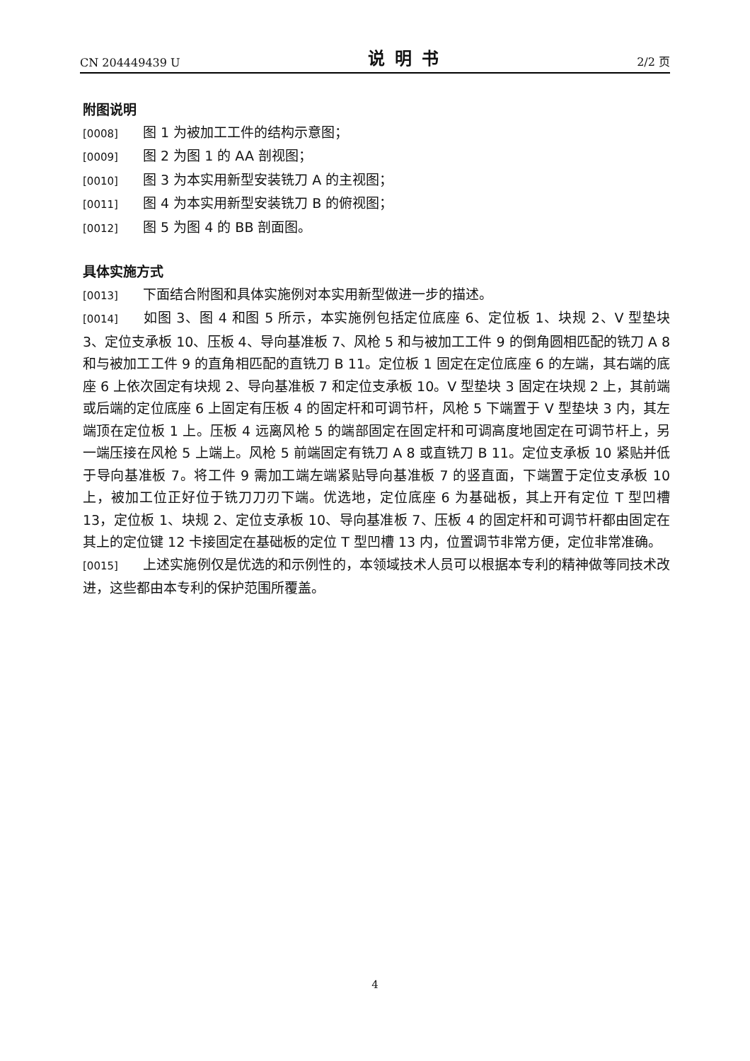CN 204449439 U 说明书 2/2 页
附图说明
[0008] 图 1 为被加工工件的结构示意图；
[0009] 图 2 为图 1 的 AA 剖视图；
[0010] 图 3 为本实用新型安装铣刀 A 的主视图；
[0011] 图 4 为本实用新型安装铣刀 B 的俯视图；
[0012] 图 5 为图 4 的 BB 剖面图。
具体实施方式
[0013] 下面结合附图和具体实施例对本实用新型做进一步的描述。
[0014] 如图 3、图 4 和图 5 所示，本实施例包括定位底座 6、定位板 1、块规 2、V 型垫块 3、定位支承板 10、压板 4、导向基准板 7、风枪 5 和与被加工工件 9 的倒角圆相匹配的铣刀 A 8 和与被加工工件 9 的直角相匹配的直铣刀 B 11。定位板 1 固定在定位底座 6 的左端，其右端的底座 6 上依次固定有块规 2、导向基准板 7 和定位支承板 10。V 型垫块 3 固定在块规 2 上，其前端或后端的定位底座 6 上固定有压板 4 的固定杆和可调节杆，风枪 5 下端置于 V 型垫块 3 内，其左端顶在定位板 1 上。压板 4 远离风枪 5 的端部固定在固定杆和可调高度地固定在可调节杆上，另一端压接在风枪 5 上端上。风枪 5 前端固定有铣刀 A 8 或直铣刀 B 11。定位支承板 10 紧贴并低于导向基准板 7。将工件 9 需加工端左端紧贴导向基准板 7 的竖直面，下端置于定位支承板 10 上，被加工位正好位于铣刀刀刃下端。优选地，定位底座 6 为基础板，其上开有定位 T 型凹槽 13，定位板 1、块规 2、定位支承板 10、导向基准板 7、压板 4 的固定杆和可调节杆都由固定在其上的定位键 12 卡接固定在基础板的定位 T 型凹槽 13 内，位置调节非常方便，定位非常准确。
[0015] 上述实施例仅是优选的和示例性的，本领域技术人员可以根据本专利的精神做等同技术改进，这些都由本专利的保护范围所覆盖。
4